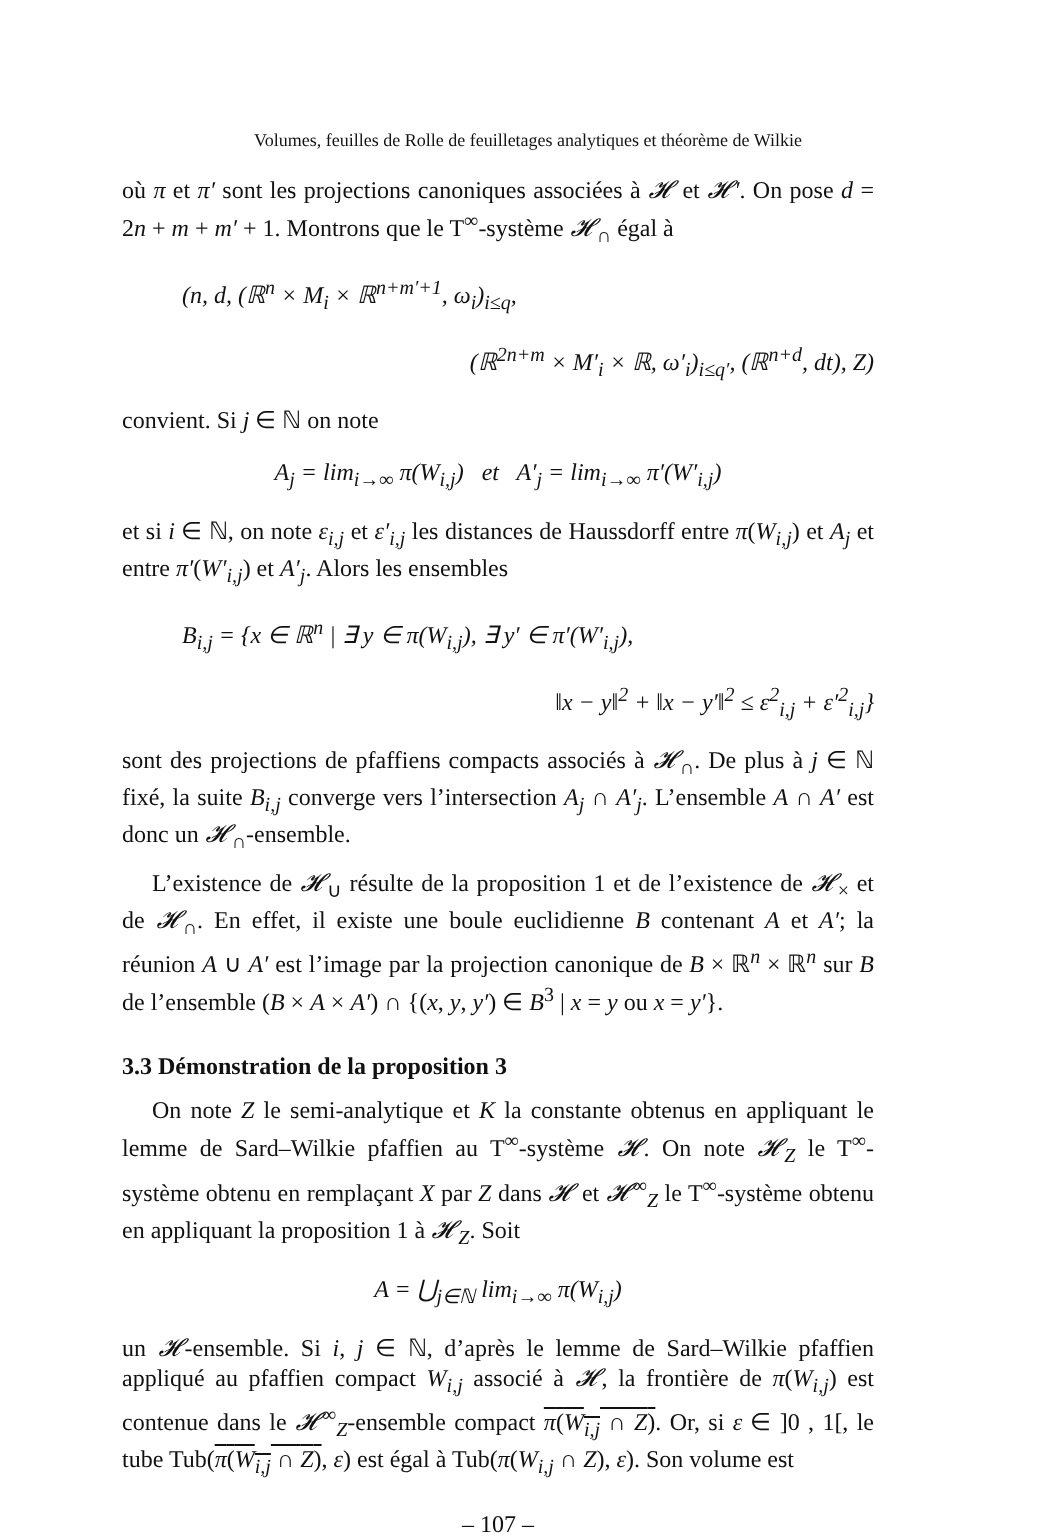Volumes, feuilles de Rolle de feuilletages analytiques et théorème de Wilkie
où π et π′ sont les projections canoniques associées à 𝓗 et 𝓗′. On pose d = 2n + m + m′ + 1. Montrons que le T<sup>∞</sup>-système 𝓗<sub>∩</sub> égal à
(n, d, (ℝ<sup>n</sup> × M<sub>i</sub> × ℝ<sup>n+m′+1</sup>, ω<sub>i</sub>)<sub>i≤q</sub>,
(ℝ<sup>2n+m</sup> × M′<sub>i</sub> × ℝ, ω′<sub>i</sub>)<sub>i≤q′</sub>, (ℝ<sup>n+d</sup>, dt), Z)
convient. Si j ∈ ℕ on note
A<sub>j</sub> = lim<sub>i→∞</sub> π(W<sub>i,j</sub>) et A′<sub>j</sub> = lim<sub>i→∞</sub> π′(W′<sub>i,j</sub>)
et si i ∈ ℕ, on note ε<sub>i,j</sub> et ε′<sub>i,j</sub> les distances de Haussdorff entre π(W<sub>i,j</sub>) et A<sub>j</sub> et entre π′(W′<sub>i,j</sub>) et A′<sub>j</sub>. Alors les ensembles
B<sub>i,j</sub> = {x ∈ ℝ<sup>n</sup> | ∃ y ∈ π(W<sub>i,j</sub>), ∃ y′ ∈ π′(W′<sub>i,j</sub>),
‖x − y‖<sup>2</sup> + ‖x − y′‖<sup>2</sup> ≤ ε<sup>2</sup><sub>i,j</sub> + ε′<sup>2</sup><sub>i,j</sub>}
sont des projections de pfaffiens compacts associés à 𝓗<sub>∩</sub>. De plus à j ∈ ℕ fixé, la suite B<sub>i,j</sub> converge vers l’intersection A<sub>j</sub> ∩ A′<sub>j</sub>. L’ensemble A ∩ A′ est donc un 𝓗<sub>∩</sub>-ensemble.
L’existence de 𝓗<sub>∪</sub> résulte de la proposition 1 et de l’existence de 𝓗<sub>×</sub> et de 𝓗<sub>∩</sub>. En effet, il existe une boule euclidienne B contenant A et A′; la réunion A ∪ A′ est l’image par la projection canonique de B × ℝ<sup>n</sup> × ℝ<sup>n</sup> sur B de l’ensemble (B × A × A′) ∩ {(x, y, y′) ∈ B<sup>3</sup> | x = y ou x = y′}.
3.3 Démonstration de la proposition 3
On note Z le semi-analytique et K la constante obtenus en appliquant le lemme de Sard–Wilkie pfaffien au T<sup>∞</sup>-système 𝓗. On note 𝓗<sub>Z</sub> le T<sup>∞</sup>-système obtenu en remplaçant X par Z dans 𝓗 et 𝓗<sup>∞</sup><sub>Z</sub> le T<sup>∞</sup>-système obtenu en appliquant la proposition 1 à 𝓗<sub>Z</sub>. Soit
A = ⋃<sub>j∈ℕ</sub> lim<sub>i→∞</sub> π(W<sub>i,j</sub>)
un 𝓗-ensemble. Si i, j ∈ ℕ, d’après le lemme de Sard–Wilkie pfaffien appliqué au pfaffien compact W<sub>i,j</sub> associé à 𝓗, la frontière de π(W<sub>i,j</sub>) est contenue dans le 𝓗<sup>∞</sup><sub>Z</sub>-ensemble compact π(W<sub>i,j</sub> ∩ Z). Or, si ε ∈ ]0 , 1[, le tube Tub(π(W<sub>i,j</sub> ∩ Z), ε) est égal à Tub(π(W<sub>i,j</sub> ∩ Z), ε). Son volume est
– 107 –